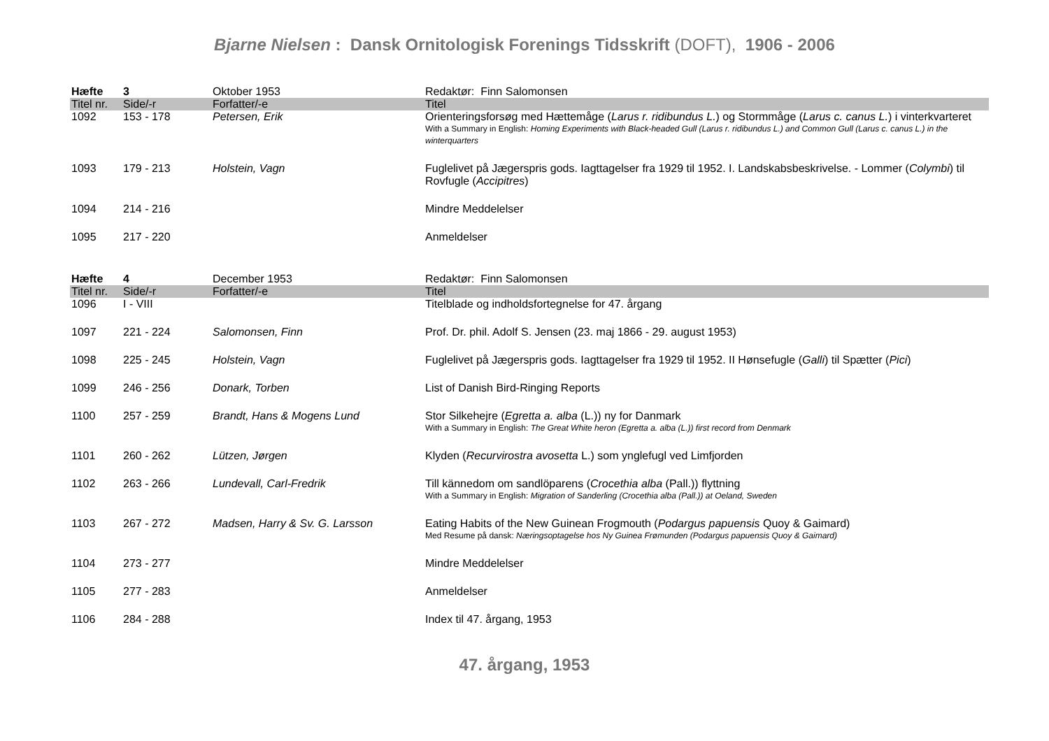Bjarne Nielsen : Dansk Ornitologisk Forenings Tidsskrift (DOFT), 1906 - 2006
| Hæfte | 3 | Oktober 1953 | Redaktør: Finn Salomonsen |
| Titel nr. | Side/-r | Forfatter/-e | Titel |
| 1092 | 153 - 178 | Petersen, Erik | Orienteringsforsøg med Hættemåge ( Larus r. ridibundus L. ) og Stormmåge ( Larus c. canus L. ) i vinterkvarteret With a Summary in English: Homing Experiments with Black-headed Gull (Larus r. ridibundus L.) and Common Gull (Larus c. canus L.) in the winterquarters |
| 1093 | 179 - 213 | Holstein, Vagn | Fuglelivet på Jægerspris gods. Iagttagelser fra 1929 til 1952. I. Landskabsbeskrivelse. - Lommer ( Colymbi ) til Rovfugle ( Accipitres ) |
| 1094 | 214 - 216 | | Mindre Meddelelser |
| 1095 | 217 - 220 | | Anmeldelser |
| Hæfte | 4 | December 1953 | Redaktør: Finn Salomonsen |
| Titel nr. | Side/-r | Forfatter/-e | Titel |
| 1096 | I - VIII | | Titelblade og indholdsfortegnelse for 47. årgang |
| 1097 | 221 - 224 | Salomonsen, Finn | Prof. Dr. phil. Adolf S. Jensen (23. maj 1866 - 29. august 1953) |
| 1098 | 225 - 245 | Holstein, Vagn | Fuglelivet på Jægerspris gods. Iagttagelser fra 1929 til 1952. II Hønsefugle ( Galli ) til Spætter ( Pici ) |
| 1099 | 246 - 256 | Donark, Torben | List of Danish Bird-Ringing Reports |
| 1100 | 257 - 259 | Brandt, Hans & Mogens Lund | Stor Silkehejre ( Egretta a. alba (L.)) ny for Danmark With a Summary in English: The Great White heron (Egretta a. alba (L.)) first record from Denmark |
| 1101 | 260 - 262 | Lützen, Jørgen | Klyden ( Recurvirostra avosetta L.) som ynglefugl ved Limfjorden |
| 1102 | 263 - 266 | Lundevall, Carl-Fredrik | Till kännedom om sandlöparens ( Crocethia alba (Pall.)) flyttning With a Summary in English: Migration of Sanderling (Crocethia alba (Pall.)) at Oeland, Sweden |
| 1103 | 267 - 272 | Madsen, Harry & Sv. G. Larsson | Eating Habits of the New Guinean Frogmouth ( Podargus papuensis Quoy & Gaimard) Med Resume på dansk: Næringsoptagelse hos Ny Guinea Frømunden (Podargus papuensis Quoy & Gaimard) |
| 1104 | 273 - 277 | | Mindre Meddelelser |
| 1105 | 277 - 283 | | Anmeldelser |
| 1106 | 284 - 288 | | Index til 47. årgang, 1953 |
47. årgang, 1953